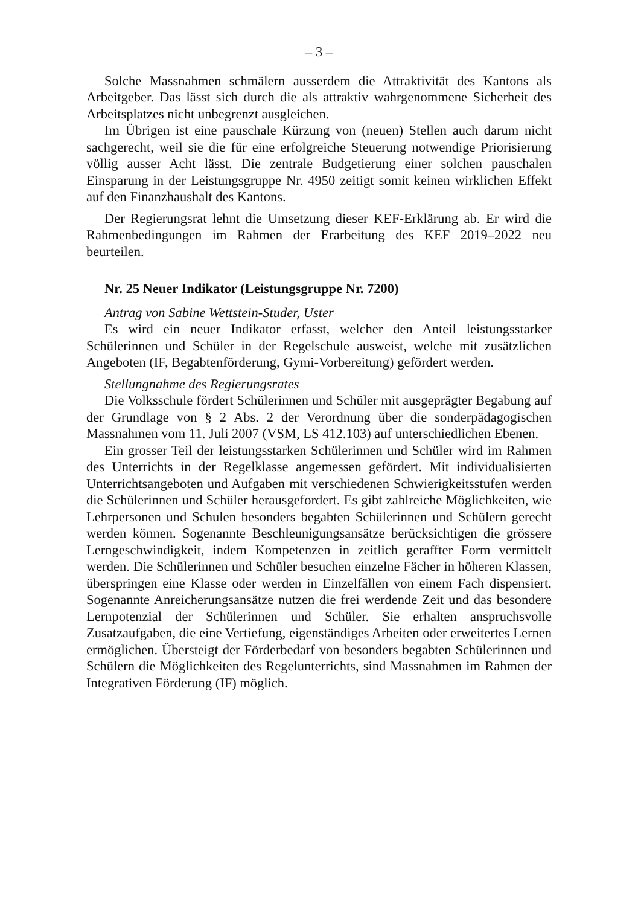– 3 –
Solche Massnahmen schmälern ausserdem die Attraktivität des Kantons als Arbeitgeber. Das lässt sich durch die als attraktiv wahrgenommene Sicherheit des Arbeitsplatzes nicht unbegrenzt ausgleichen.
Im Übrigen ist eine pauschale Kürzung von (neuen) Stellen auch darum nicht sachgerecht, weil sie die für eine erfolgreiche Steuerung notwendige Priorisierung völlig ausser Acht lässt. Die zentrale Budgetierung einer solchen pauschalen Einsparung in der Leistungsgruppe Nr. 4950 zeitigt somit keinen wirklichen Effekt auf den Finanzhaushalt des Kantons.
Der Regierungsrat lehnt die Umsetzung dieser KEF-Erklärung ab. Er wird die Rahmenbedingungen im Rahmen der Erarbeitung des KEF 2019–2022 neu beurteilen.
Nr. 25 Neuer Indikator (Leistungsgruppe Nr. 7200)
Antrag von Sabine Wettstein-Studer, Uster
Es wird ein neuer Indikator erfasst, welcher den Anteil leistungsstarker Schülerinnen und Schüler in der Regelschule ausweist, welche mit zusätzlichen Angeboten (IF, Begabtenförderung, Gymi-Vorbereitung) gefördert werden.
Stellungnahme des Regierungsrates
Die Volksschule fördert Schülerinnen und Schüler mit ausgeprägter Begabung auf der Grundlage von § 2 Abs. 2 der Verordnung über die sonderpädagogischen Massnahmen vom 11. Juli 2007 (VSM, LS 412.103) auf unterschiedlichen Ebenen.
Ein grosser Teil der leistungsstarken Schülerinnen und Schüler wird im Rahmen des Unterrichts in der Regelklasse angemessen gefördert. Mit individualisierten Unterrichtsangeboten und Aufgaben mit verschiedenen Schwierigkeitsstufen werden die Schülerinnen und Schüler herausgefordert. Es gibt zahlreiche Möglichkeiten, wie Lehrpersonen und Schulen besonders begabten Schülerinnen und Schülern gerecht werden können. Sogenannte Beschleunigungsansätze berücksichtigen die grössere Lerngeschwindigkeit, indem Kompetenzen in zeitlich geraffter Form vermittelt werden. Die Schülerinnen und Schüler besuchen einzelne Fächer in höheren Klassen, überspringen eine Klasse oder werden in Einzelfällen von einem Fach dispensiert. Sogenannte Anreicherungsansätze nutzen die frei werdende Zeit und das besondere Lernpotenzial der Schülerinnen und Schüler. Sie erhalten anspruchsvolle Zusatzaufgaben, die eine Vertiefung, eigenständiges Arbeiten oder erweitertes Lernen ermöglichen. Übersteigt der Förderbedarf von besonders begabten Schülerinnen und Schülern die Möglichkeiten des Regelunterrichts, sind Massnahmen im Rahmen der Integrativen Förderung (IF) möglich.